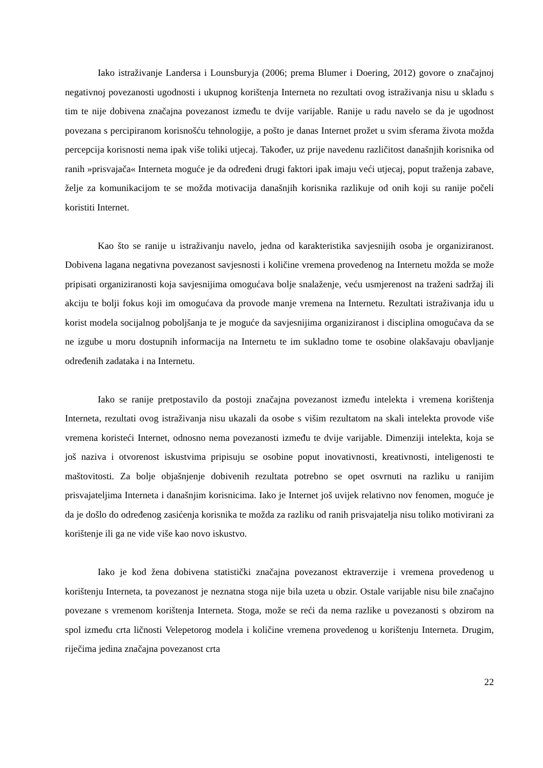Iako istraživanje Landersa i Lounsburyja (2006; prema Blumer i Doering, 2012) govore o značajnoj negativnoj povezanosti ugodnosti i ukupnog korištenja Interneta no rezultati ovog istraživanja nisu u skladu s tim te nije dobivena značajna povezanost između te dvije varijable. Ranije u radu navelo se da je ugodnost povezana s percipiranom korisnošću tehnologije, a pošto je danas Internet prožet u svim sferama života možda percepcija korisnosti nema ipak više toliki utjecaj. Također, uz prije navedenu različitost današnjih korisnika od ranih »prisvajača« Interneta moguće je da određeni drugi faktori ipak imaju veći utjecaj, poput traženja zabave, želje za komunikacijom te se možda motivacija današnjih korisnika razlikuje od onih koji su ranije počeli koristiti Internet.
Kao što se ranije u istraživanju navelo, jedna od karakteristika savjesnijih osoba je organiziranost. Dobivena lagana negativna povezanost savjesnosti i količine vremena provedenog na Internetu možda se može pripisati organiziranosti koja savjesnijima omogućava bolje snalaženje, veću usmjerenost na traženi sadržaj ili akciju te bolji fokus koji im omogućava da provode manje vremena na Internetu. Rezultati istraživanja idu u korist modela socijalnog poboljšanja te je moguće da savjesnijima organiziranost i disciplina omogućava da se ne izgube u moru dostupnih informacija na Internetu te im sukladno tome te osobine olakšavaju obavljanje određenih zadataka i na Internetu.
Iako se ranije pretpostavilo da postoji značajna povezanost između intelekta i vremena korištenja Interneta, rezultati ovog istraživanja nisu ukazali da osobe s višim rezultatom na skali intelekta provode više vremena koristeći Internet, odnosno nema povezanosti između te dvije varijable. Dimenziji intelekta, koja se još naziva i otvorenost iskustvima pripisuju se osobine poput inovativnosti, kreativnosti, inteligenosti te maštovitosti. Za bolje objašnjenje dobivenih rezultata potrebno se opet osvrnuti na razliku u ranijim prisvajateljima Interneta i današnjim korisnicima. Iako je Internet još uvijek relativno nov fenomen, moguće je da je došlo do određenog zasićenja korisnika te možda za razliku od ranih prisvajatelja nisu toliko motivirani za korištenje ili ga ne vide više kao novo iskustvo.
Iako je kod žena dobivena statistički značajna povezanost ektraverzije i vremena provedenog u korištenju Interneta, ta povezanost je neznatna stoga nije bila uzeta u obzir. Ostale varijable nisu bile značajno povezane s vremenom korištenja Interneta. Stoga, može se reći da nema razlike u povezanosti s obzirom na spol između crta ličnosti Velepetorog modela i količine vremena provedenog u korištenju Interneta. Drugim, riječima jedina značajna povezanost crta
22